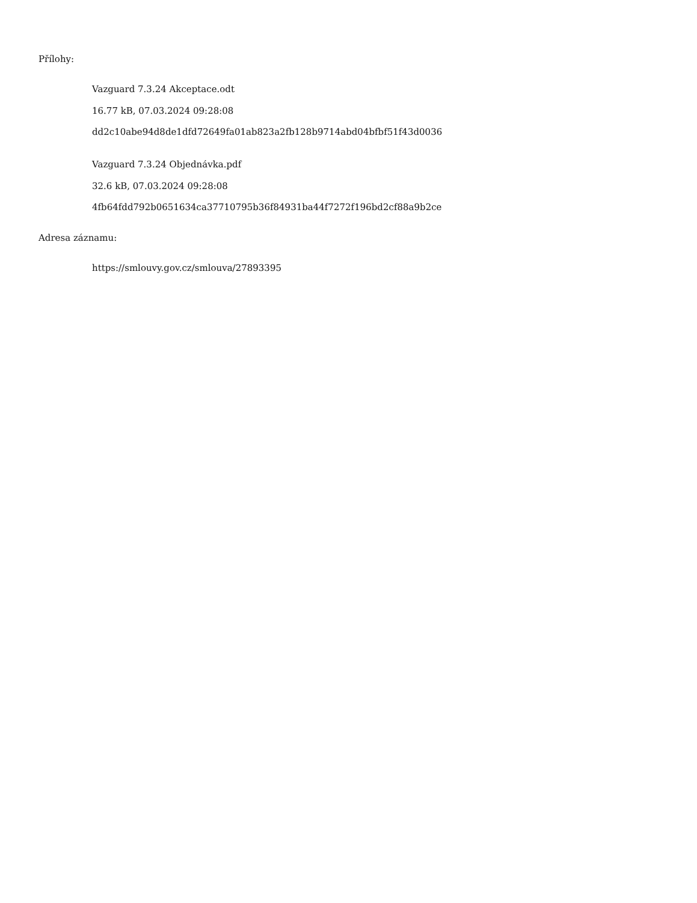Přílohy:
Vazguard 7.3.24 Akceptace.odt
16.77 kB, 07.03.2024 09:28:08
dd2c10abe94d8de1dfd72649fa01ab823a2fb128b9714abd04bfbf51f43d0036
Vazguard 7.3.24 Objednávka.pdf
32.6 kB, 07.03.2024 09:28:08
4fb64fdd792b0651634ca37710795b36f84931ba44f7272f196bd2cf88a9b2ce
Adresa záznamu:
https://smlouvy.gov.cz/smlouva/27893395